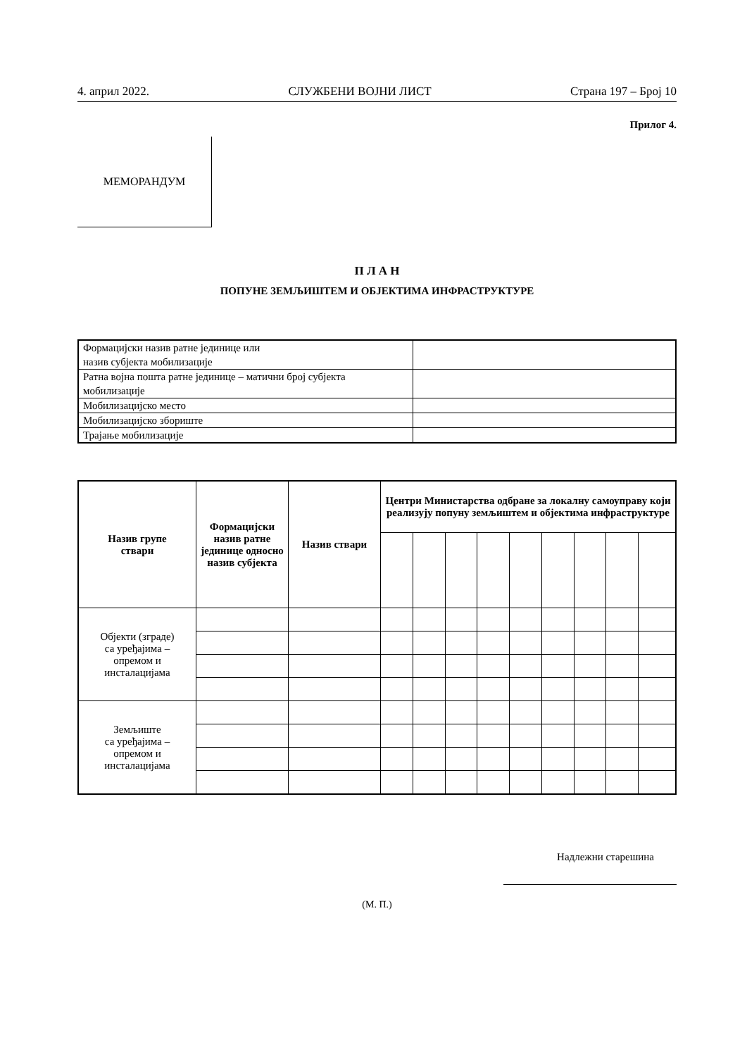4. април 2022. СЛУЖБЕНИ ВОЈНИ ЛИСТ Страна 197 – Број 10
Прилог 4.
МЕМОРАНДУМ
П Л А Н
ПОПУНЕ ЗЕМЉИШТЕМ И ОБЈЕКТИМА ИНФРАСТРУКТУРЕ
| Формацијски назив ратне јединице или назив субјекта мобилизације | |
| Ратна војна пошта ратне јединице – матични број субјекта мобилизације | |
| Мобилизацијско место | |
| Мобилизацијско збориште | |
| Трајање мобилизације | |
| Назив групе ствари | Формацијски назив ратне јединице односно назив субјекта | Назив ствари | Центри Министарства одбране за локалну самоуправу који реализују попуну земљиштем и објектима инфраструктуре | | | | | | | | |
| --- | --- | --- | --- | --- | --- | --- | --- | --- | --- | --- | --- |
| Објекти (зграде) са уређајима – опремом и инсталацијама | | | | | | | | | | | |
| Земљиште са уређајима – опремом и инсталацијама | | | | | | | | | | | |
Надлежни старешина
(М. П.)